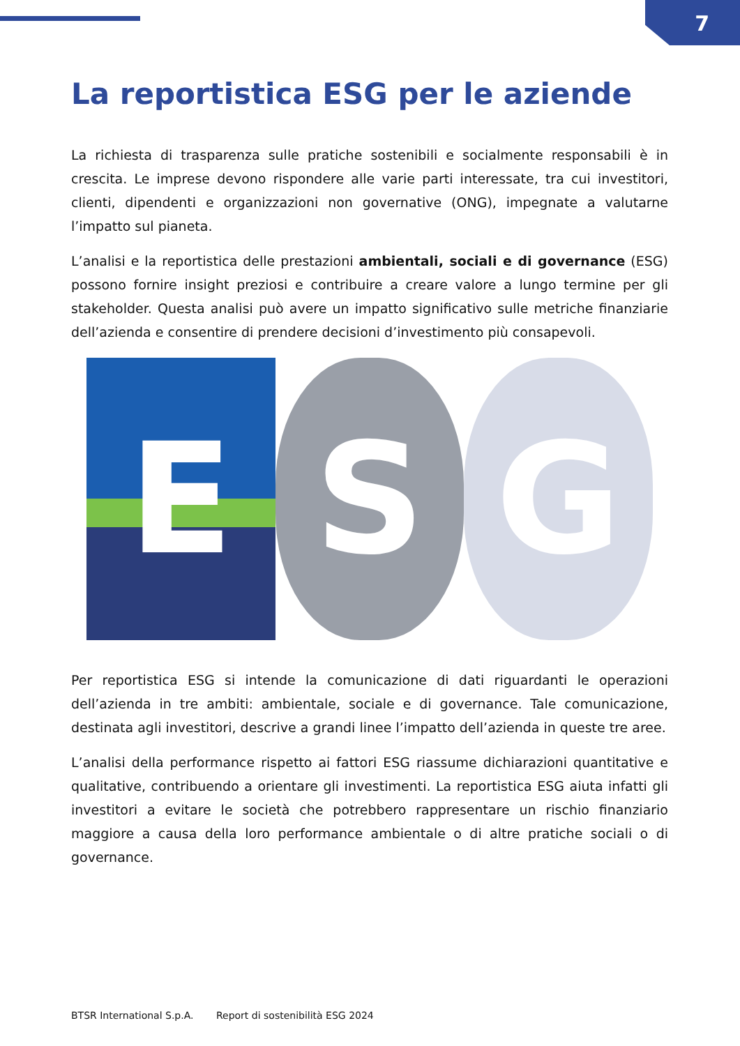7
La reportistica ESG per le aziende
La richiesta di trasparenza sulle pratiche sostenibili e socialmente responsabili è in crescita. Le imprese devono rispondere alle varie parti interessate, tra cui investitori, clienti, dipendenti e organizzazioni non governative (ONG), impegnate a valutarne l’impatto sul pianeta.
L’analisi e la reportistica delle prestazioni ambientali, sociali e di governance (ESG) possono fornire insight preziosi e contribuire a creare valore a lungo termine per gli stakeholder. Questa analisi può avere un impatto significativo sulle metriche finanziarie dell’azienda e consentire di prendere decisioni d’investimento più consapevoli.
E S G
Per reportistica ESG si intende la comunicazione di dati riguardanti le operazioni dell’azienda in tre ambiti: ambientale, sociale e di governance. Tale comunicazione, destinata agli investitori, descrive a grandi linee l’impatto dell’azienda in queste tre aree.
L’analisi della performance rispetto ai fattori ESG riassume dichiarazioni quantitative e qualitative, contribuendo a orientare gli investimenti. La reportistica ESG aiuta infatti gli investitori a evitare le società che potrebbero rappresentare un rischio finanziario maggiore a causa della loro performance ambientale o di altre pratiche sociali o di governance.
BTSR International S.p.A. Report di sostenibilità ESG 2024